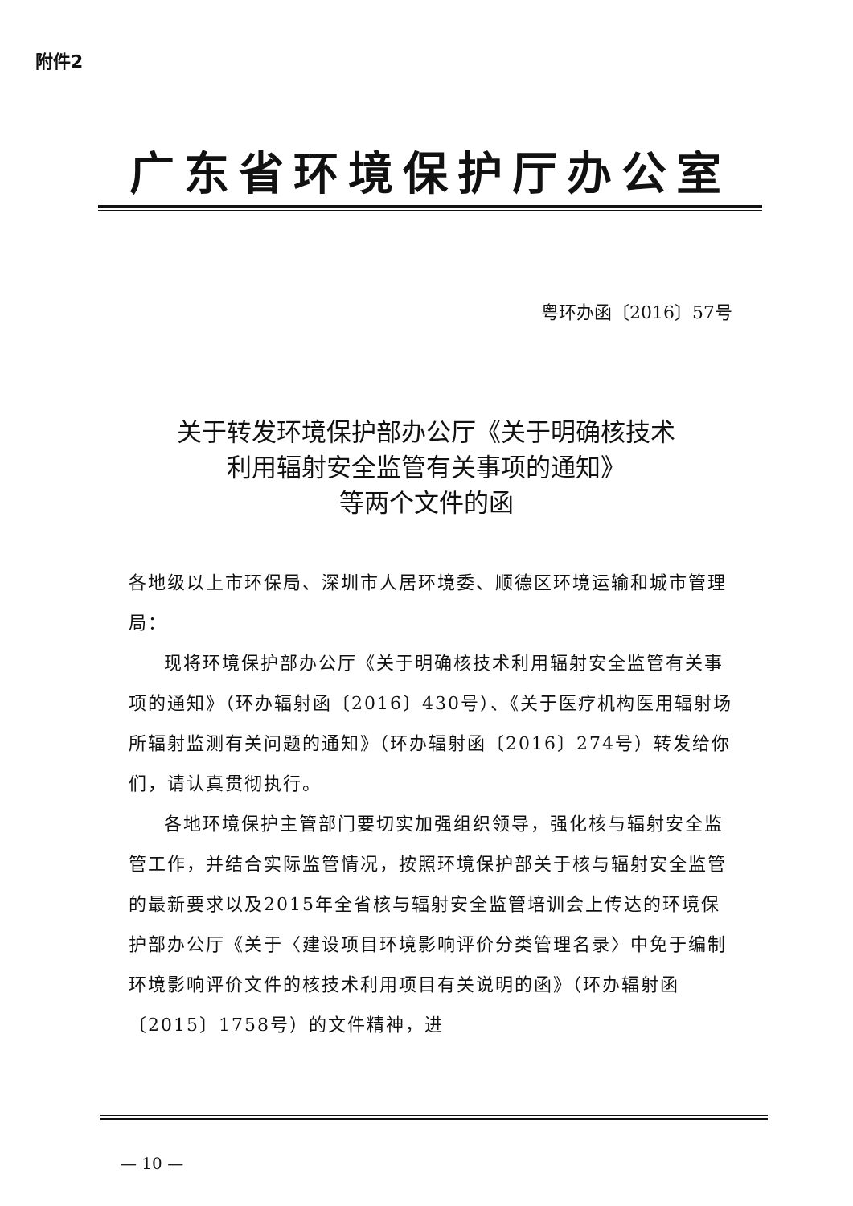附件2
广东省环境保护厅办公室
粤环办函〔2016〕57号
关于转发环境保护部办公厅《关于明确核技术
利用辐射安全监管有关事项的通知》
等两个文件的函
各地级以上市环保局、深圳市人居环境委、顺德区环境运输和城市管理局：
现将环境保护部办公厅《关于明确核技术利用辐射安全监管有关事项的通知》（环办辐射函〔2016〕430号）、《关于医疗机构医用辐射场所辐射监测有关问题的通知》（环办辐射函〔2016〕274号）转发给你们，请认真贯彻执行。
各地环境保护主管部门要切实加强组织领导，强化核与辐射安全监管工作，并结合实际监管情况，按照环境保护部关于核与辐射安全监管的最新要求以及2015年全省核与辐射安全监管培训会上传达的环境保护部办公厅《关于〈建设项目环境影响评价分类管理名录〉中免于编制环境影响评价文件的核技术利用项目有关说明的函》（环办辐射函〔2015〕1758号）的文件精神，进
— 10 —